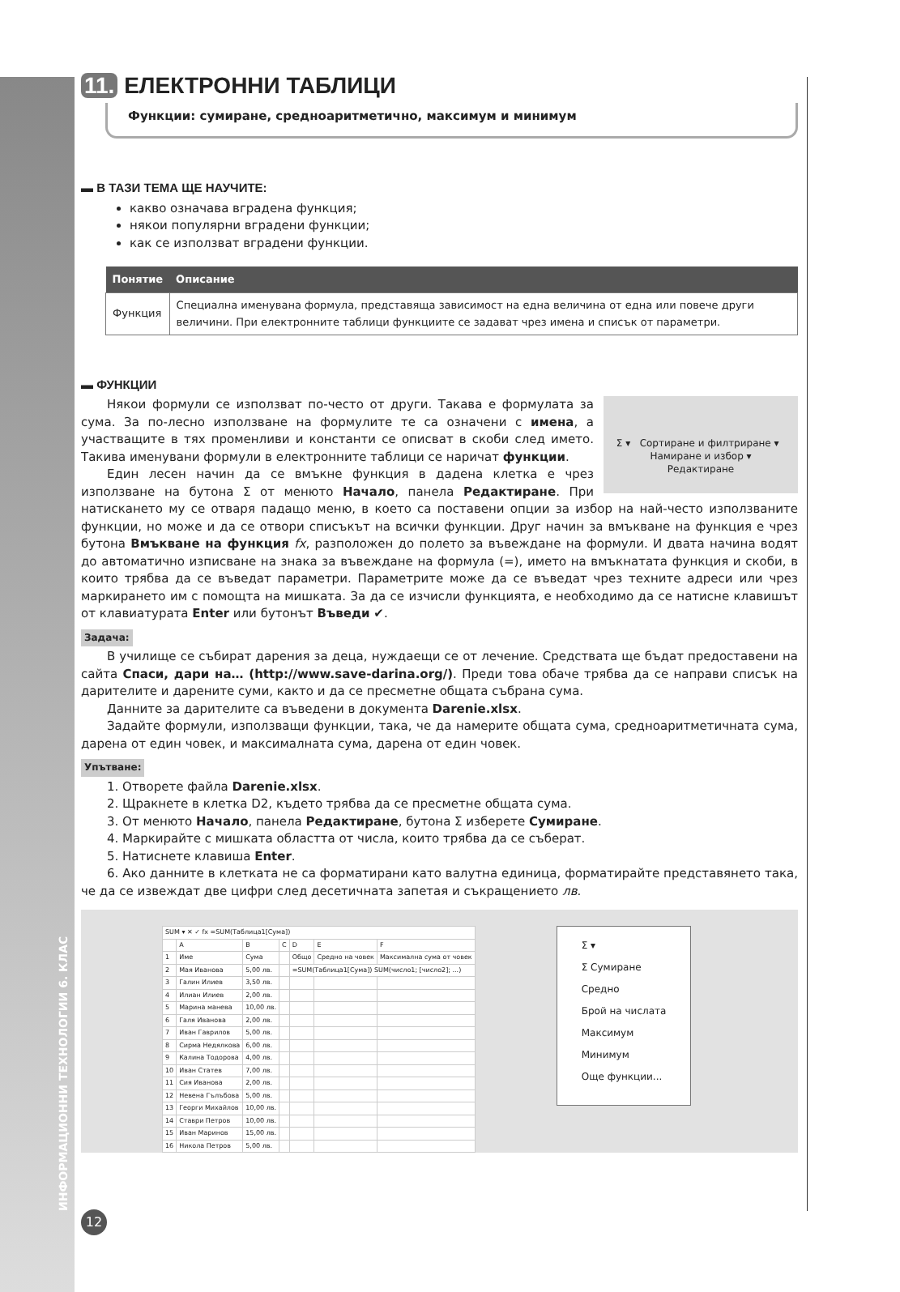ИНФОРМАЦИОННИ ТЕХНОЛОГИИ 6. КЛАС
11. ЕЛЕКТРОННИ ТАБЛИЦИ
Функции: сумиране, средноаритметично, максимум и минимум
▬ В ТАЗИ ТЕМА ЩЕ НАУЧИТЕ:
какво означава вградена функция;
някои популярни вградени функции;
как се използват вградени функции.
| Понятие | Описание |
| --- | --- |
| Функция | Специална именувана формула, представяща зависимост на една величина от една или повече други величини. При електронните таблици функциите се задават чрез имена и списък от параметри. |
▬ ФУНКЦИИ
Σ ▾ Сортиране и филтриране ▾ Намиране и избор ▾
Редактиране
Някои формули се използват по-често от други. Такава е формулата за сума. За по-лесно използване на формулите те са означени с имена, а участващите в тях променливи и константи се описват в скоби след името. Такива именувани формули в електронните таблици се наричат функции.
Един лесен начин да се вмъкне функция в дадена клетка е чрез използване на бутона Σ от менюто Начало, панела Редактиране. При натискането му се отваря падащо меню, в което са поставени опции за избор на най-често използваните функции, но може и да се отвори списъкът на всички функции. Друг начин за вмъкване на функция е чрез бутона Вмъкване на функция fx, разположен до полето за въвеждане на формули. И двата начина водят до автоматично изписване на знака за въвеждане на формула (=), името на вмъкнатата функция и скоби, в които трябва да се въведат параметри. Параметрите може да се въведат чрез техните адреси или чрез маркирането им с помощта на мишката. За да се изчисли функцията, е необходимо да се натисне клавишът от клавиатурата Enter или бутонът Въведи ✔.
Задача:
В училище се събират дарения за деца, нуждаещи се от лечение. Средствата ще бъдат предоставени на сайта Спаси, дари на… (http://www.save-darina.org/). Преди това обаче трябва да се направи списък на дарителите и дарените суми, както и да се пресметне общата събрана сума.
Данните за дарителите са въведени в документа Darenie.xlsx.
Задайте формули, използващи функции, така, че да намерите общата сума, средноаритметичната сума, дарена от един човек, и максималната сума, дарена от един човек.
Упътване:
1. Отворете файла Darenie.xlsx.
2. Щракнете в клетка D2, където трябва да се пресметне общата сума.
3. От менюто Начало, панела Редактиране, бутона Σ изберете Сумиране.
4. Маркирайте с мишката областта от числа, които трябва да се съберат.
5. Натиснете клавиша Enter.
6. Ако данните в клетката не са форматирани като валутна единица, форматирайте представянето така, че да се извеждат две цифри след десетичната запетая и съкращението лв.
| SUM ▾ ✕ ✓ fx =SUM(Таблица1[Сума]) | | | | | | |
| | A | B | C | D | E | F |
| 1 | Име | Сума | | Общо | Средно на човек | Максимална сума от човек |
| 2 | Мая Иванова | 5,00 лв. | | =SUM(Таблица1[Сума]) SUM(число1; [число2]; ...) | | |
| 3 | Галин Илиев | 3,50 лв. | | | | |
| 4 | Илиан Илиев | 2,00 лв. | | | | |
| 5 | Марина манева | 10,00 лв. | | | | |
| 6 | Галя Иванова | 2,00 лв. | | | | |
| 7 | Иван Гаврилов | 5,00 лв. | | | | |
| 8 | Сирма Недялкова | 6,00 лв. | | | | |
| 9 | Калина Тодорова | 4,00 лв. | | | | |
| 10 | Иван Статев | 7,00 лв. | | | | |
| 11 | Сия Иванова | 2,00 лв. | | | | |
| 12 | Невена Гълъбова | 5,00 лв. | | | | |
| 13 | Георги Михайлов | 10,00 лв. | | | | |
| 14 | Ставри Петров | 10,00 лв. | | | | |
| 15 | Иван Маринов | 15,00 лв. | | | | |
| 16 | Никола Петров | 5,00 лв. | | | | |
Σ ▾
Σ Сумиране
Средно
Брой на числата
Максимум
Минимум
Още функции...
12